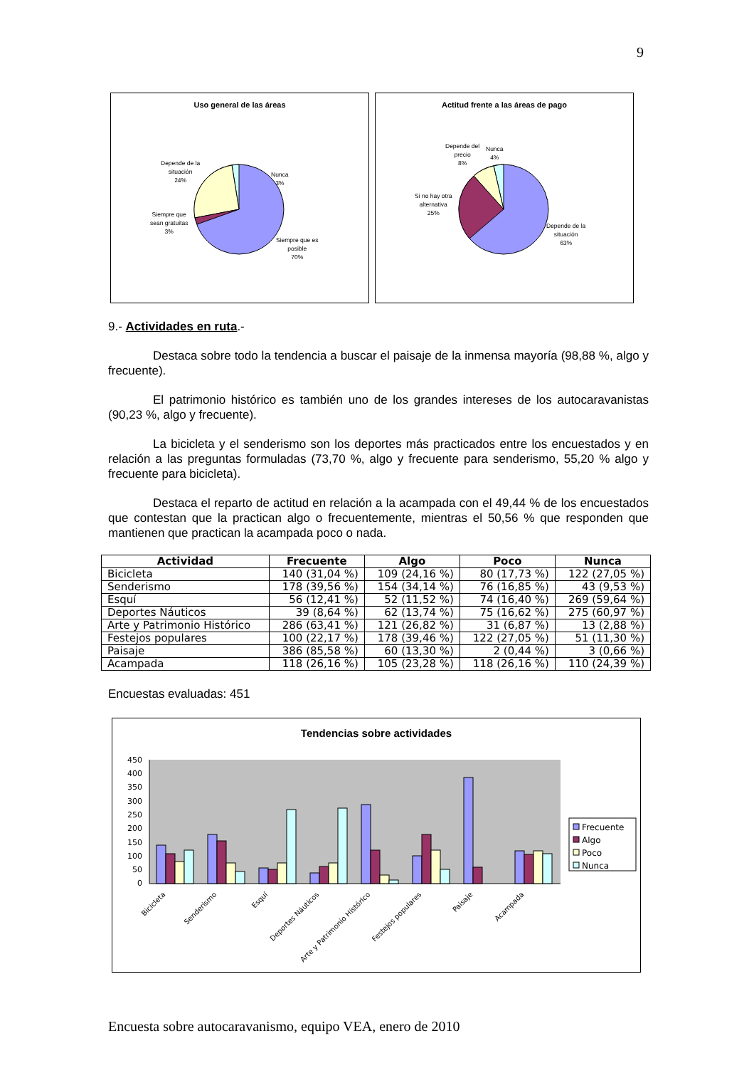9
Uso general de las áreas
Nunca
3%
Depende de la
situación
24%
Siempre que
sean gratuitas
3%
Siempre que es
posible
70%
Actitud frente a las áreas de pago
Depende del
precio
8%
Nunca
4%
Si no hay otra
alternativa
25%
Depende de la
situación
63%
9.- Actividades en ruta.-
Destaca sobre todo la tendencia a buscar el paisaje de la inmensa mayoría (98,88 %, algo y frecuente).
El patrimonio histórico es también uno de los grandes intereses de los autocaravanistas (90,23 %, algo y frecuente).
La bicicleta y el senderismo son los deportes más practicados entre los encuestados y en relación a las preguntas formuladas (73,70 %, algo y frecuente para senderismo, 55,20 % algo y frecuente para bicicleta).
Destaca el reparto de actitud en relación a la acampada con el 49,44 % de los encuestados que contestan que la practican algo o frecuentemente, mientras el 50,56 % que responden que mantienen que practican la acampada poco o nada.
| Actividad | Frecuente | Algo | Poco | Nunca |
| --- | --- | --- | --- | --- |
| Bicicleta | 140 (31,04 %) | 109 (24,16 %) | 80 (17,73 %) | 122 (27,05 %) |
| Senderismo | 178 (39,56 %) | 154 (34,14 %) | 76 (16,85 %) | 43 (9,53 %) |
| Esquí | 56 (12,41 %) | 52 (11,52 %) | 74 (16,40 %) | 269 (59,64 %) |
| Deportes Náuticos | 39 (8,64 %) | 62 (13,74 %) | 75 (16,62 %) | 275 (60,97 %) |
| Arte y Patrimonio Histórico | 286 (63,41 %) | 121 (26,82 %) | 31 (6,87 %) | 13 (2,88 %) |
| Festejos populares | 100 (22,17 %) | 178 (39,46 %) | 122 (27,05 %) | 51 (11,30 %) |
| Paisaje | 386 (85,58 %) | 60 (13,30 %) | 2 (0,44 %) | 3 (0,66 %) |
| Acampada | 118 (26,16 %) | 105 (23,28 %) | 118 (26,16 %) | 110 (24,39 %) |
Encuestas evaluadas: 451
Tendencias sobre actividades
450
400
350
300
250
200
150
100
50
0
Bicicleta
Senderismo
Esquí
Deportes Náuticos
Arte y Patrimonio Histórico
Festejos populares
Paisaje
Acampada
Frecuente
Algo
Poco
Nunca
Encuesta sobre autocaravanismo, equipo VEA, enero de 2010